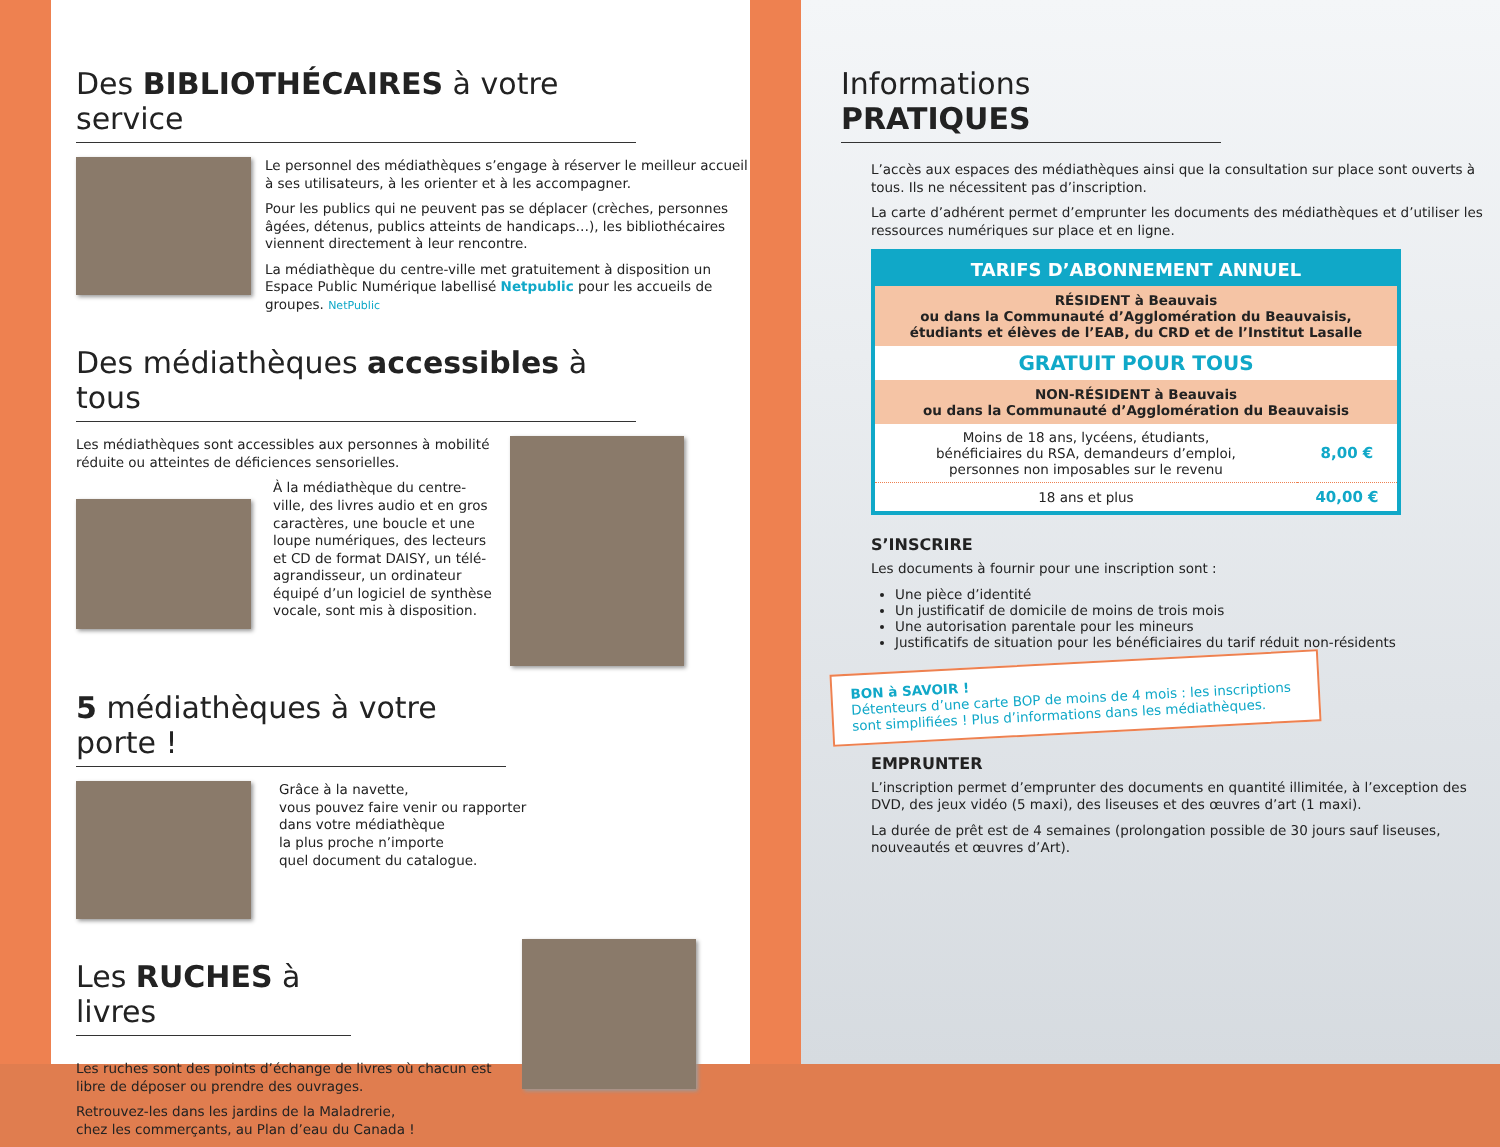Des BIBLIOTHÉCAIRES à votre service
Le personnel des médiathèques s’engage à réserver le meilleur accueil à ses utilisateurs, à les orienter et à les accompagner.
Pour les publics qui ne peuvent pas se déplacer (crèches, personnes âgées, détenus, publics atteints de handicaps…), les bibliothécaires viennent directement à leur rencontre.
La médiathèque du centre-ville met gratuitement à disposition un Espace Public Numérique labellisé Netpublic pour les accueils de groupes. NetPublic
Des médiathèques accessibles à tous
Les médiathèques sont accessibles aux personnes à mobilité réduite ou atteintes de déficiences sensorielles.
À la médiathèque du centre-ville, des livres audio et en gros caractères, une boucle et une loupe numériques, des lecteurs et CD de format DAISY, un télé-agrandisseur, un ordinateur équipé d’un logiciel de synthèse vocale, sont mis à disposition.
5 médiathèques à votre porte !
Grâce à la navette,
vous pouvez faire venir ou rapporter
dans votre médiathèque
la plus proche n’importe
quel document du catalogue.
Les RUCHES à livres
Les ruches sont des points d’échange de livres où chacun est libre de déposer ou prendre des ouvrages.
Retrouvez-les dans les jardins de la Maladrerie,
chez les commerçants, au Plan d’eau du Canada !
Informations PRATIQUES
L’accès aux espaces des médiathèques ainsi que la consultation sur place sont ouverts à tous. Ils ne nécessitent pas d’inscription.
La carte d’adhérent permet d’emprunter les documents des médiathèques et d’utiliser les ressources numériques sur place et en ligne.
| TARIFS D’ABONNEMENT ANNUEL | |
| --- | --- |
| RÉSIDENT à Beauvais ou dans la Communauté d’Agglomération du Beauvaisis, étudiants et élèves de l’EAB, du CRD et de l’Institut Lasalle | |
| GRATUIT POUR TOUS | |
| NON-RÉSIDENT à Beauvais ou dans la Communauté d’Agglomération du Beauvaisis | |
| Moins de 18 ans, lycéens, étudiants, bénéficiaires du RSA, demandeurs d’emploi, personnes non imposables sur le revenu | 8,00 € |
| 18 ans et plus | 40,00 € |
S’INSCRIRE
Les documents à fournir pour une inscription sont :
Une pièce d’identité
Un justificatif de domicile de moins de trois mois
Une autorisation parentale pour les mineurs
Justificatifs de situation pour les bénéficiaires du tarif réduit non-résidents
BON à SAVOIR !
Détenteurs d’une carte BOP de moins de 4 mois : les inscriptions sont simplifiées ! Plus d’informations dans les médiathèques.
EMPRUNTER
L’inscription permet d’emprunter des documents en quantité illimitée, à l’exception des DVD, des jeux vidéo (5 maxi), des liseuses et des œuvres d’art (1 maxi).
La durée de prêt est de 4 semaines (prolongation possible de 30 jours sauf liseuses, nouveautés et œuvres d’Art).